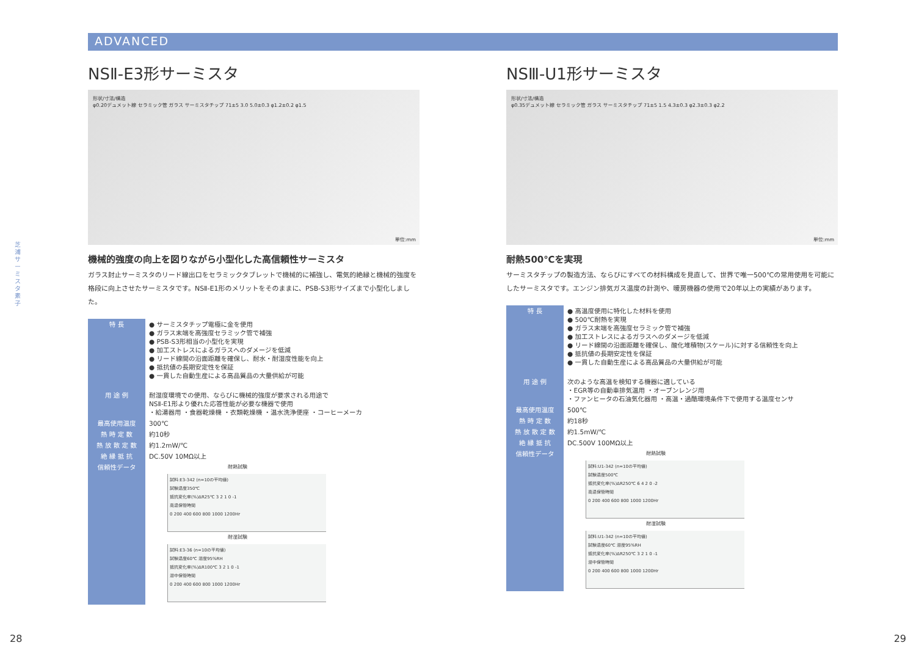ADVANCED
NSⅡ-E3形サーミスタ
形状/寸法/構造
φ0.20デュメット線 セラミック管 ガラス サーミスタチップ 71±5 3.0 5.0±0.3 φ1.2±0.2 φ1.5
単位:mm
機械的強度の向上を図りながら小型化した高信頼性サーミスタ
ガラス封止サーミスタのリード線出口をセラミックタブレットで機械的に補強し、電気的絶縁と機械的強度を格段に向上させたサーミスタです。NSⅡ-E1形のメリットをそのままに、PSB-S3形サイズまで小型化しました。
| 特 長 | ● サーミスタチップ電極に金を使用 ● ガラス末端を高強度セラミック管で補強 ● PSB-S3形相当の小型化を実現 ● 加工ストレスによるガラスへのダメージを低減 ● リード線間の沿面距離を確保し、耐水・耐湿度性能を向上 ● 抵抗値の長期安定性を保証 ● 一貫した自動生産による高品質品の大量供給が可能 |
| 用 途 例 | 耐湿度環境での使用、ならびに機械的強度が要求される用途で NSⅡ-E1形より優れた応答性能が必要な機器で使用 ・給湯器用 ・食器乾燥機 ・衣類乾燥機 ・温水洗浄便座 ・コーヒーメーカ |
| 最高使用温度 | 300℃ |
| 熱 時 定 数 | 約10秒 |
| 熱 放 散 定 数 | 約1.2mW/℃ |
| 絶 縁 抵 抗 | DC.50V 10MΩ以上 |
| 信頼性データ | 耐熱試験 試料:E3-342 (n=10の平均値) 試験温度350℃ 抵抗変化率(%)ΔR25℃ 3 2 1 0 -1 高温保管時間 0 200 400 600 800 1000 1200Hr 耐湿試験 試料:E3-36 (n=10の平均値) 試験温度60℃ 湿度95%RH 抵抗変化率(%)ΔR100℃ 3 2 1 0 -1 湿中保管時間 0 200 400 600 800 1000 1200Hr |
NSⅢ-U1形サーミスタ
形状/寸法/構造
φ0.35デュメット線 セラミック管 ガラス サーミスタチップ 71±5 1.5 4.3±0.3 φ2.3±0.3 φ2.2
単位:mm
耐熱500℃を実現
サーミスタチップの製造方法、ならびにすべての材料構成を見直して、世界で唯一500℃の常用使用を可能にしたサーミスタです。エンジン排気ガス温度の計測や、暖房機器の使用で20年以上の実績があります。
| 特 長 | ● 高温度使用に特化した材料を使用 ● 500℃耐熱を実現 ● ガラス末端を高強度セラミック管で補強 ● 加工ストレスによるガラスへのダメージを低減 ● リード線間の沿面距離を確保し、酸化堆積物(スケール)に対する信頼性を向上 ● 抵抗値の長期安定性を保証 ● 一貫した自動生産による高品質品の大量供給が可能 |
| 用 途 例 | 次のような高温を検知する機器に適している ・EGR等の自動車排気温用 ・オーブンレンジ用 ・ファンヒータの石油気化器用 ・高温・過酷環境条件下で使用する温度センサ |
| 最高使用温度 | 500℃ |
| 熱 時 定 数 | 約18秒 |
| 熱 放 散 定 数 | 約1.5mW/℃ |
| 絶 縁 抵 抗 | DC.500V 100MΩ以上 |
| 信頼性データ | 耐熱試験 試料:U1-342 (n=10の平均値) 試験温度500℃ 抵抗変化率(%)ΔR250℃ 6 4 2 0 -2 高温保管時間 0 200 400 600 800 1000 1200Hr 耐湿試験 試料:U1-342 (n=10の平均値) 試験温度60℃ 湿度95%RH 抵抗変化率(%)ΔR250℃ 3 2 1 0 -1 湿中保管時間 0 200 400 600 800 1000 1200Hr |
芝浦サーミスタ素子
28 29